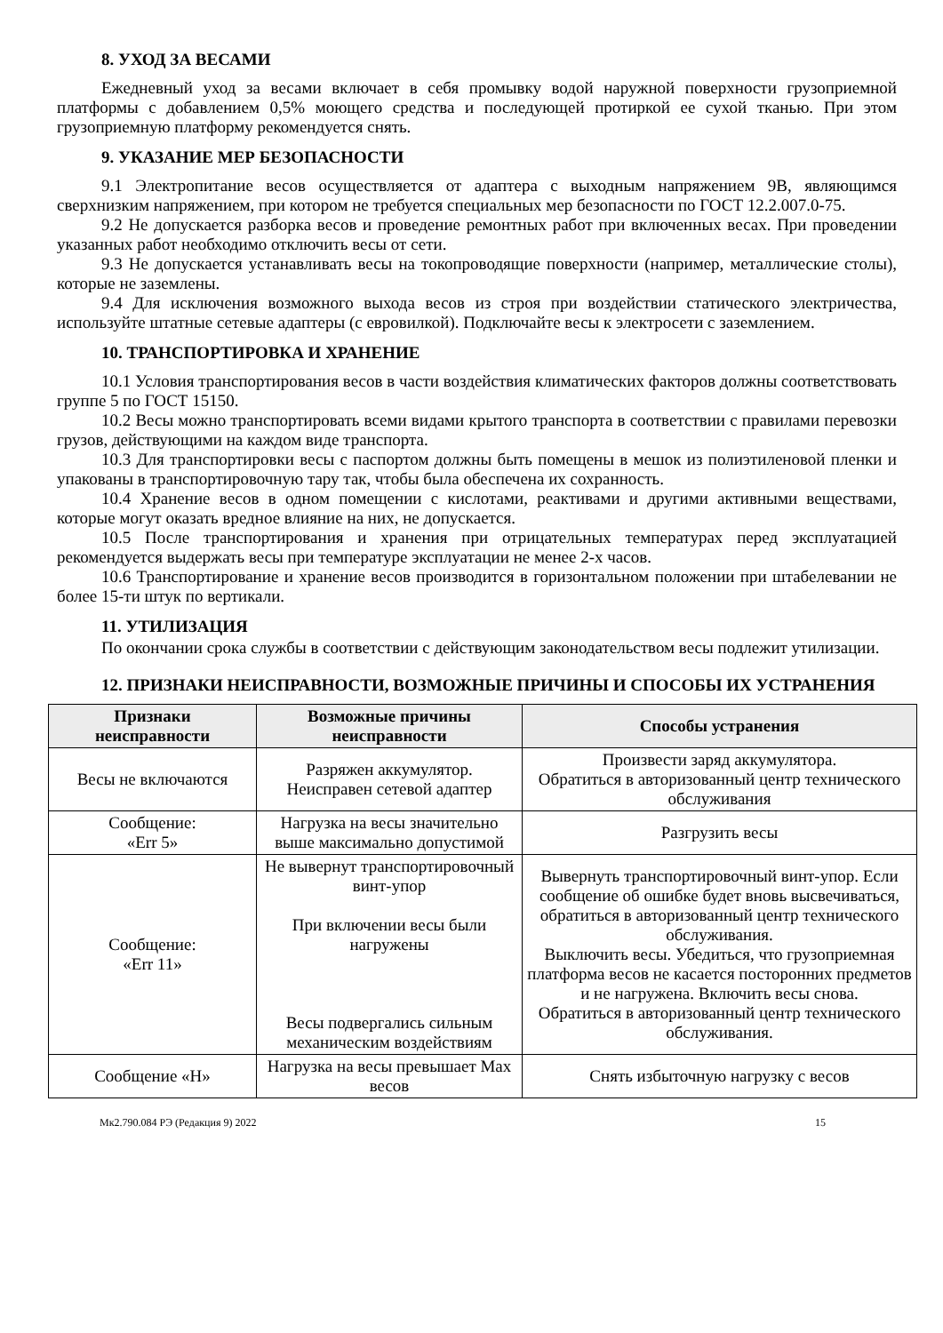8. УХОД ЗА ВЕСАМИ
Ежедневный уход за весами включает в себя промывку водой наружной поверхности грузоприемной платформы с добавлением 0,5% моющего средства и последующей протиркой ее сухой тканью. При этом грузоприемную платформу рекомендуется снять.
9. УКАЗАНИЕ МЕР БЕЗОПАСНОСТИ
9.1 Электропитание весов осуществляется от адаптера с выходным напряжением 9В, являющимся сверхнизким напряжением, при котором не требуется специальных мер безопасности по ГОСТ 12.2.007.0-75.
9.2 Не допускается разборка весов и проведение ремонтных работ при включенных весах. При проведении указанных работ необходимо отключить весы от сети.
9.3 Не допускается устанавливать весы на токопроводящие поверхности (например, металлические столы), которые не заземлены.
9.4 Для исключения возможного выхода весов из строя при воздействии статического электричества, используйте штатные сетевые адаптеры (с евровилкой). Подключайте весы к электросети с заземлением.
10. ТРАНСПОРТИРОВКА И ХРАНЕНИЕ
10.1 Условия транспортирования весов в части воздействия климатических факторов должны соответствовать группе 5 по ГОСТ 15150.
10.2 Весы можно транспортировать всеми видами крытого транспорта в соответствии с правилами перевозки грузов, действующими на каждом виде транспорта.
10.3 Для транспортировки весы с паспортом должны быть помещены в мешок из полиэтиленовой пленки и упакованы в транспортировочную тару так, чтобы была обеспечена их сохранность.
10.4 Хранение весов в одном помещении с кислотами, реактивами и другими активными веществами, которые могут оказать вредное влияние на них, не допускается.
10.5 После транспортирования и хранения при отрицательных температурах перед эксплуатацией рекомендуется выдержать весы при температуре эксплуатации не менее 2-х часов.
10.6 Транспортирование и хранение весов производится в горизонтальном положении при штабелевании не более 15-ти штук по вертикали.
11. УТИЛИЗАЦИЯ
По окончании срока службы в соответствии с действующим законодательством весы подлежит утилизации.
12. ПРИЗНАКИ НЕИСПРАВНОСТИ, ВОЗМОЖНЫЕ ПРИЧИНЫ И СПОСОБЫ ИХ УСТРАНЕНИЯ
| Признаки неисправности | Возможные причины неисправности | Способы устранения |
| --- | --- | --- |
| Весы не включаются | Разряжен аккумулятор. Неисправен сетевой адаптер | Произвести заряд аккумулятора. Обратиться в авторизованный центр технического обслуживания |
| Сообщение: «Err 5» | Нагрузка на весы значительно выше максимально допустимой | Разгрузить весы |
| Сообщение: «Err 11» | Не вывернут транспортировочный винт-упор При включении весы были нагружены Весы подвергались сильным механическим воздействиям | Вывернуть транспортировочный винт-упор. Если сообщение об ошибке будет вновь высвечиваться, обратиться в авторизованный центр технического обслуживания. Выключить весы. Убедиться, что грузоприемная платформа весов не касается посторонних предметов и не нагружена. Включить весы снова. Обратиться в авторизованный центр технического обслуживания. |
| Сообщение «H» | Нагрузка на весы превышает Max весов | Снять избыточную нагрузку с весов |
Мк2.790.084 РЭ (Редакция 9) 2022 15